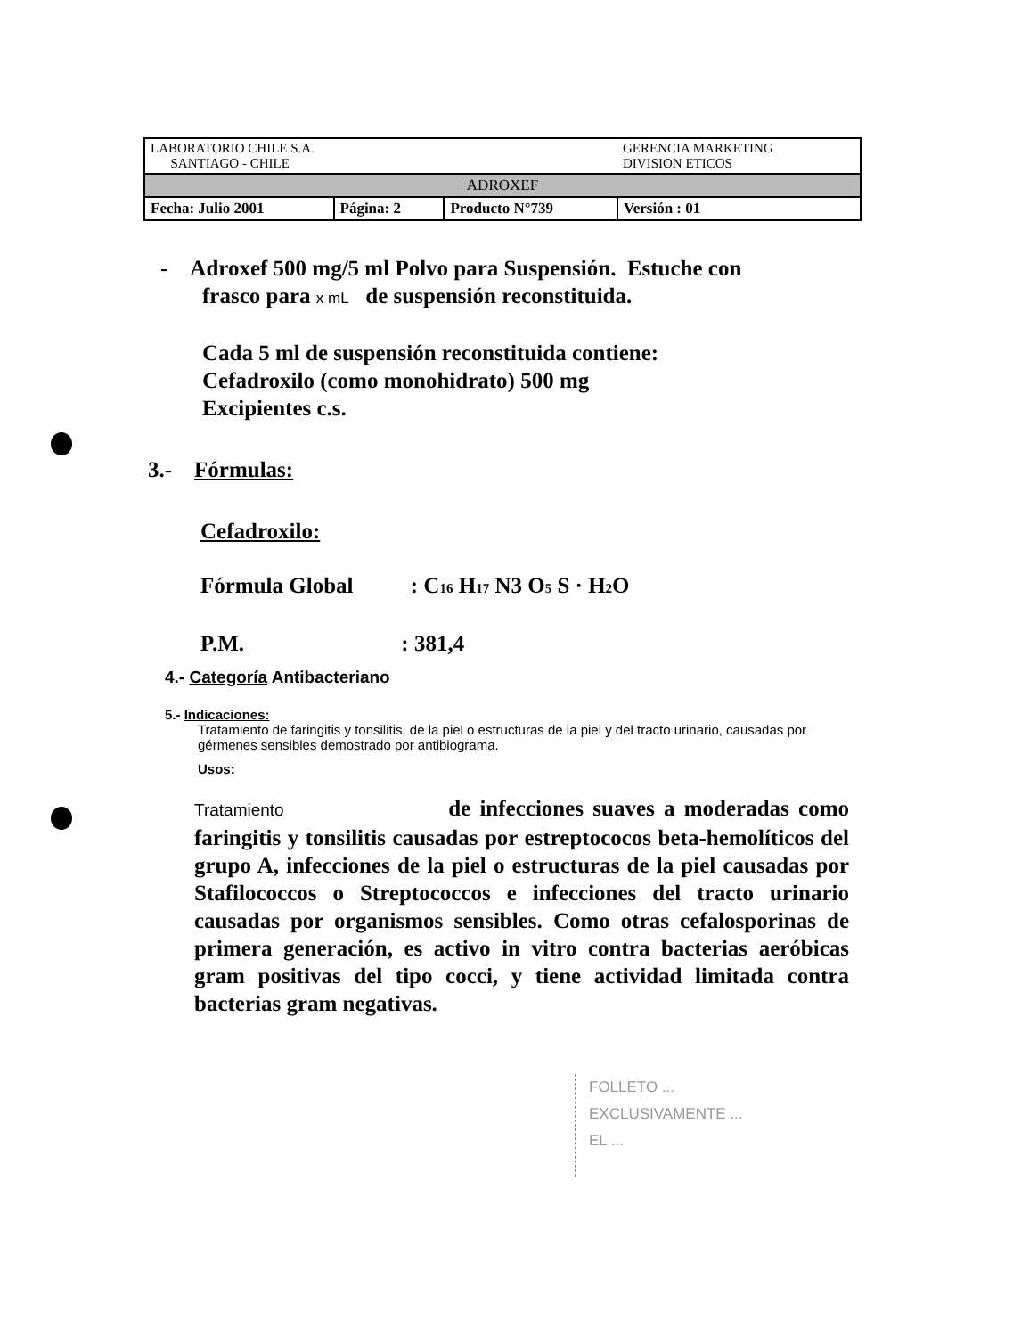| LABORATORIO CHILE S.A. SANTIAGO - CHILE | | | GERENCIA MARKETING DIVISION ETICOS |
| ADROXEF | | | |
| Fecha: Julio 2001 | Página: 2 | Producto N°739 | Versión : 01 |
- Adroxef 500 mg/5 ml Polvo para Suspensión. Estuche con
frasco para x mL de suspensión reconstituida.
Cada 5 ml de suspensión reconstituida contiene:
Cefadroxilo (como monohidrato) 500 mg
Excipientes c.s.
3.- Fórmulas:
Cefadroxilo:
Fórmula Global : C<sub>16</sub> H<sub>17</sub> N3 O<sub>5</sub> S · H<sub>2</sub>O
P.M. : 381,4
4.- Categoría Antibacteriano
5.- Indicaciones:
Tratamiento de faringitis y tonsilitis, de la piel o estructuras de la piel y del tracto urinario, causadas por gérmenes sensibles demostrado por antibiograma.
Usos:
Tratamiento de infecciones suaves a moderadas como faringitis y tonsilitis causadas por estreptococos beta-hemolíticos del grupo A, infecciones de la piel o estructuras de la piel causadas por Stafilococcos o Streptococcos e infecciones del tracto urinario causadas por organismos sensibles. Como otras cefalosporinas de primera generación, es activo in vitro contra bacterias aeróbicas gram positivas del tipo cocci, y tiene actividad limitada contra bacterias gram negativas.
FOLLETO ...
EXCLUSIVAMENTE ...
EL ...